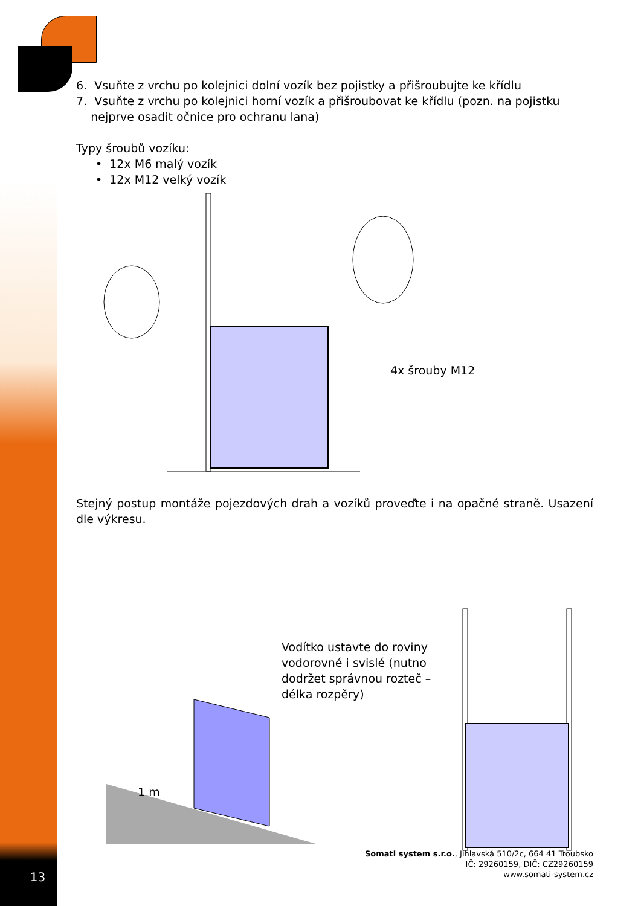6. Vsuňte z vrchu po kolejnici dolní vozík bez pojistky a přišroubujte ke křídlu
7. Vsuňte z vrchu po kolejnici horní vozík a přišroubovat ke křídlu (pozn. na pojistku
nejprve osadit očnice pro ochranu lana)
Typy šroubů vozíku:
• 12x M6 malý vozík
• 12x M12 velký vozík
4x šrouby M12
Stejný postup montáže pojezdových drah a vozíků proveďte i na opačné straně. Usazení dle výkresu.
Vodítko ustavte do roviny vodorovné i svislé (nutno dodržet správnou rozteč – délka rozpěry)
1 m
Somati system s.r.o., Jihlavská 510/2c, 664 41 Troubsko
IČ: 29260159, DIČ: CZ29260159
www.somati-system.cz
13